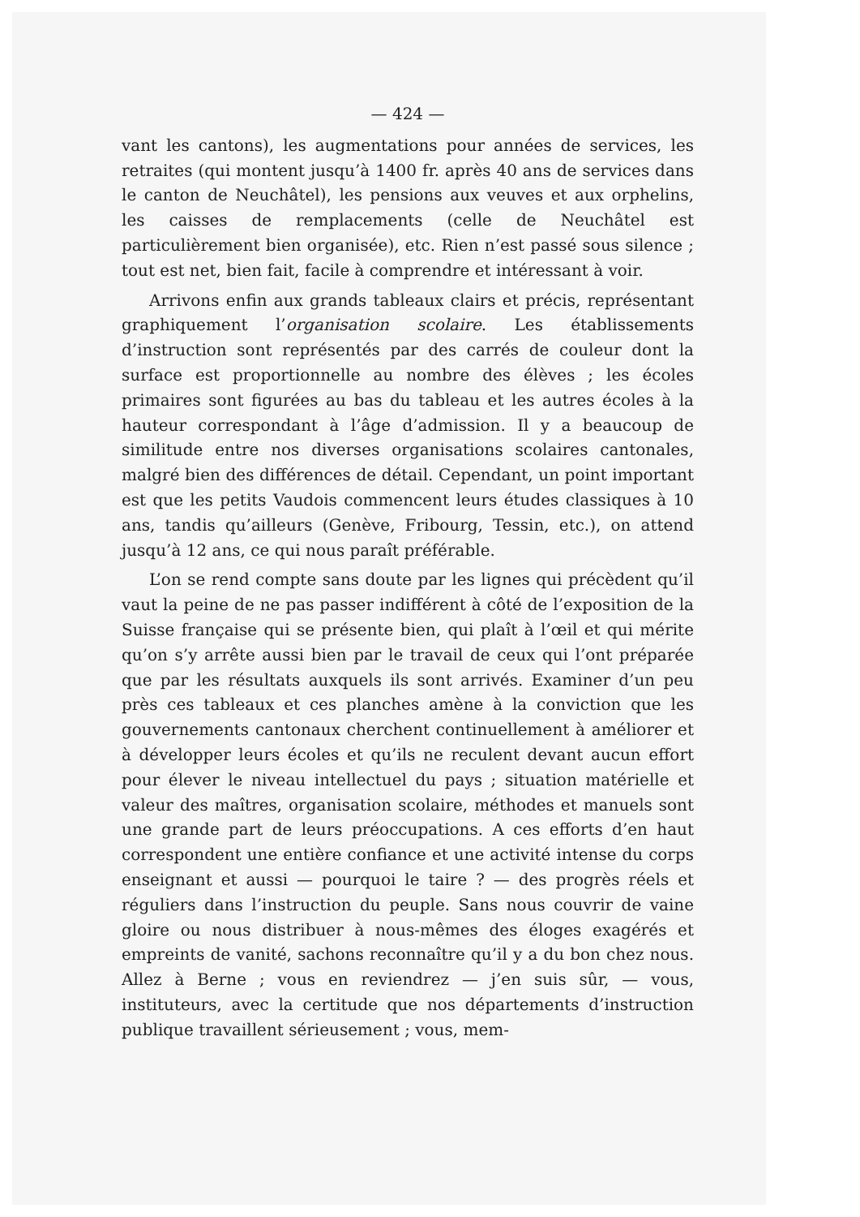— 424 —
vant les cantons), les augmentations pour années de services, les retraites (qui montent jusqu’à 1400 fr. après 40 ans de services dans le canton de Neuchâtel), les pensions aux veuves et aux orphelins, les caisses de remplacements (celle de Neuchâtel est particulièrement bien organisée), etc. Rien n’est passé sous silence ; tout est net, bien fait, facile à comprendre et intéressant à voir.
Arrivons enfin aux grands tableaux clairs et précis, représentant graphiquement l’organisation scolaire. Les établissements d’instruction sont représentés par des carrés de couleur dont la surface est proportionnelle au nombre des élèves ; les écoles primaires sont figurées au bas du tableau et les autres écoles à la hauteur correspondant à l’âge d’admission. Il y a beaucoup de similitude entre nos diverses organisations scolaires cantonales, malgré bien des différences de détail. Cependant, un point important est que les petits Vaudois commencent leurs études classiques à 10 ans, tandis qu’ailleurs (Genève, Fribourg, Tessin, etc.), on attend jusqu’à 12 ans, ce qui nous paraît préférable.
L’on se rend compte sans doute par les lignes qui précèdent qu’il vaut la peine de ne pas passer indifférent à côté de l’exposition de la Suisse française qui se présente bien, qui plaît à l’œil et qui mérite qu’on s’y arrête aussi bien par le travail de ceux qui l’ont préparée que par les résultats auxquels ils sont arrivés. Examiner d’un peu près ces tableaux et ces planches amène à la conviction que les gouvernements cantonaux cherchent continuellement à améliorer et à développer leurs écoles et qu’ils ne reculent devant aucun effort pour élever le niveau intellectuel du pays ; situation matérielle et valeur des maîtres, organisation scolaire, méthodes et manuels sont une grande part de leurs préoccupations. A ces efforts d’en haut correspondent une entière confiance et une activité intense du corps enseignant et aussi — pourquoi le taire ? — des progrès réels et réguliers dans l’instruction du peuple. Sans nous couvrir de vaine gloire ou nous distribuer à nous-mêmes des éloges exagérés et empreints de vanité, sachons reconnaître qu’il y a du bon chez nous. Allez à Berne ; vous en reviendrez — j’en suis sûr, — vous, instituteurs, avec la certitude que nos départements d’instruction publique travaillent sérieusement ; vous, mem-